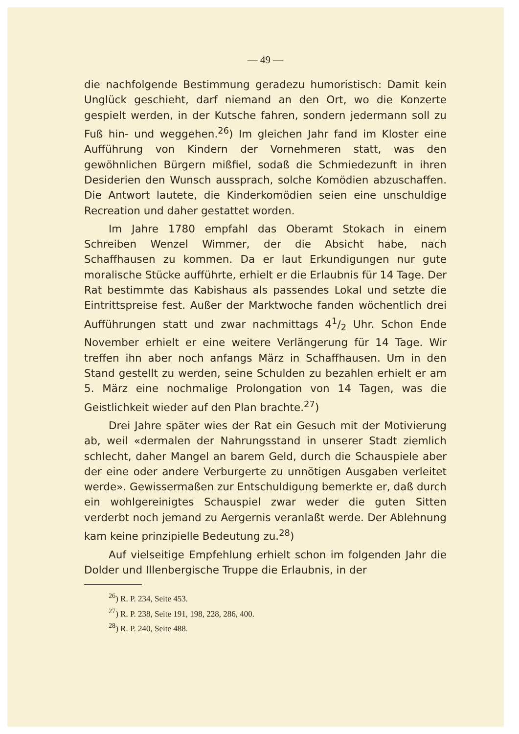— 49 —
die nachfolgende Bestimmung geradezu humoristisch: Damit kein Unglück geschieht, darf niemand an den Ort, wo die Konzerte gespielt werden, in der Kutsche fahren, sondern jedermann soll zu Fuß hin- und weggehen.<sup>26</sup>) Im gleichen Jahr fand im Kloster eine Aufführung von Kindern der Vornehmeren statt, was den gewöhnlichen Bürgern mißfiel, sodaß die Schmiedezunft in ihren Desiderien den Wunsch aussprach, solche Komödien abzuschaffen. Die Antwort lautete, die Kinderkomödien seien eine unschuldige Recreation und daher gestattet worden.
Im Jahre 1780 empfahl das Oberamt Stokach in einem Schreiben Wenzel Wimmer, der die Absicht habe, nach Schaffhausen zu kommen. Da er laut Erkundigungen nur gute moralische Stücke aufführte, erhielt er die Erlaubnis für 14 Tage. Der Rat bestimmte das Kabishaus als passendes Lokal und setzte die Eintrittspreise fest. Außer der Marktwoche fanden wöchentlich drei Aufführungen statt und zwar nachmittags 41/2 Uhr. Schon Ende November erhielt er eine weitere Verlängerung für 14 Tage. Wir treffen ihn aber noch anfangs März in Schaffhausen. Um in den Stand gestellt zu werden, seine Schulden zu bezahlen erhielt er am 5. März eine nochmalige Prolongation von 14 Tagen, was die Geistlichkeit wieder auf den Plan brachte.<sup>27</sup>)
Drei Jahre später wies der Rat ein Gesuch mit der Motivierung ab, weil «dermalen der Nahrungsstand in unserer Stadt ziemlich schlecht, daher Mangel an barem Geld, durch die Schauspiele aber der eine oder andere Verburgerte zu unnötigen Ausgaben verleitet werde». Gewissermaßen zur Entschuldigung bemerkte er, daß durch ein wohlgereinigtes Schauspiel zwar weder die guten Sitten verderbt noch jemand zu Aergernis veranlaßt werde. Der Ablehnung kam keine prinzipielle Bedeutung zu.<sup>28</sup>)
Auf vielseitige Empfehlung erhielt schon im folgenden Jahr die Dolder und Illenbergische Truppe die Erlaubnis, in der
<sup>26</sup>) R. P. 234, Seite 453.
<sup>27</sup>) R. P. 238, Seite 191, 198, 228, 286, 400.
<sup>28</sup>) R. P. 240, Seite 488.